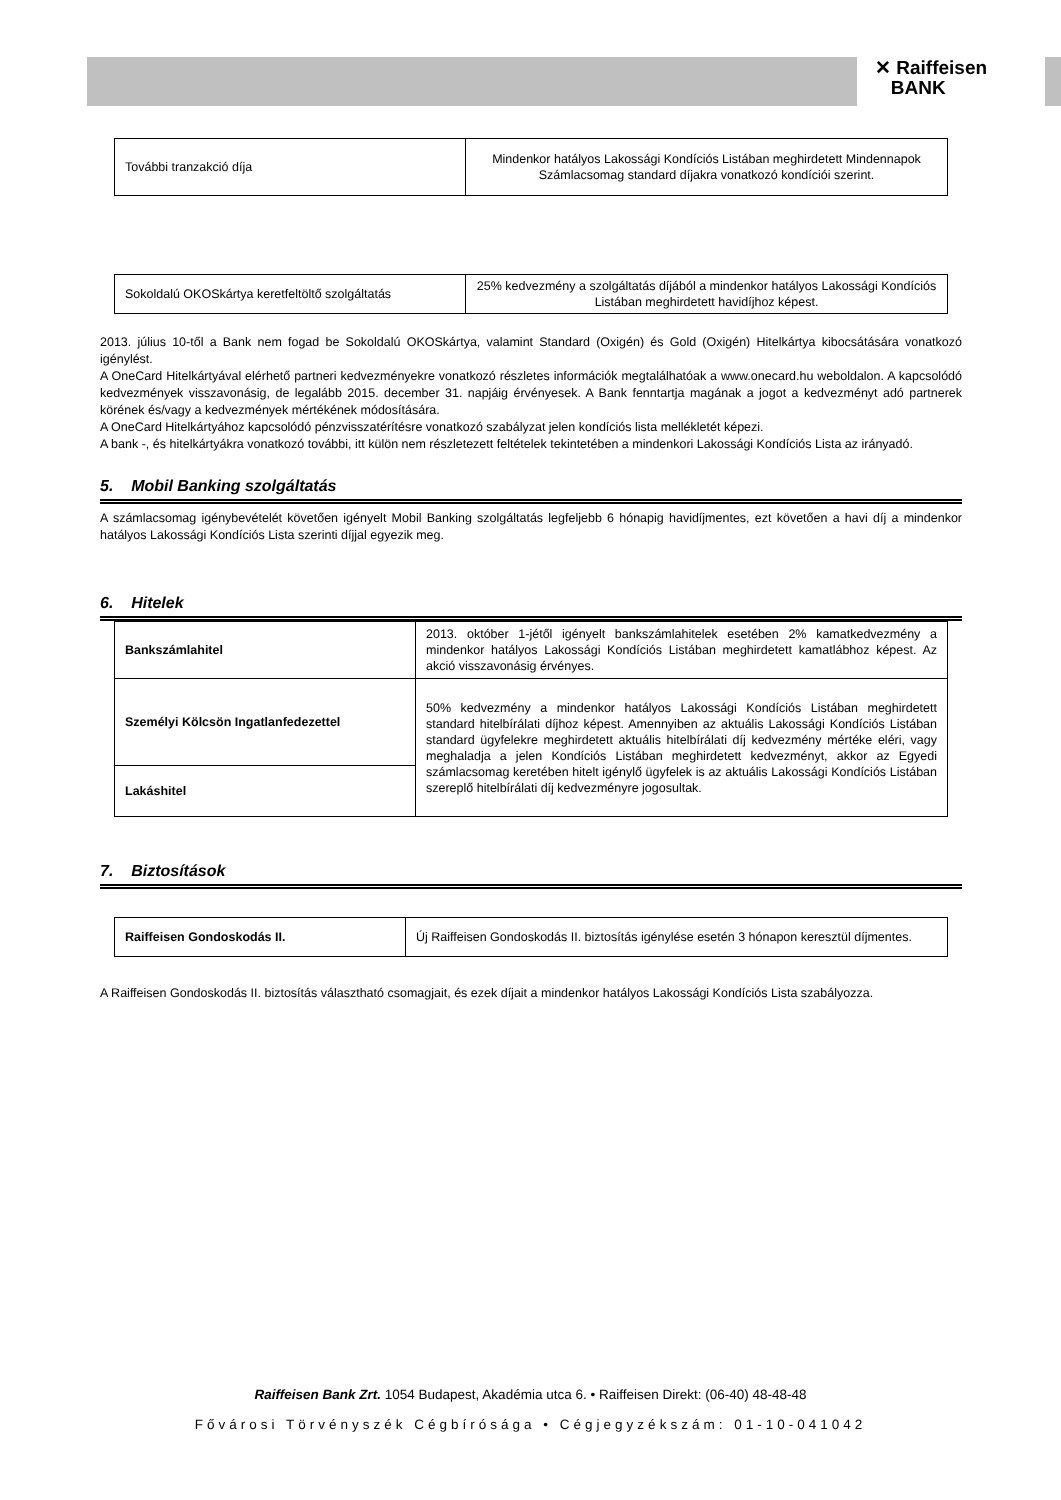✕ Raiffeisen
BANK
| További tranzakció díja | Mindenkor hatályos Lakossági Kondíciós Listában meghirdetett Mindennapok Számlacsomag standard díjakra vonatkozó kondíciói szerint. |
| Sokoldalú OKOSkártya keretfeltöltő szolgáltatás | 25% kedvezmény a szolgáltatás díjából a mindenkor hatályos Lakossági Kondíciós Listában meghirdetett havidíjhoz képest. |
2013. július 10-től a Bank nem fogad be Sokoldalú OKOSkártya, valamint Standard (Oxigén) és Gold (Oxigén) Hitelkártya kibocsátására vonatkozó igénylést.
A OneCard Hitelkártyával elérhető partneri kedvezményekre vonatkozó részletes információk megtalálhatóak a www.onecard.hu weboldalon. A kapcsolódó kedvezmények visszavonásig, de legalább 2015. december 31. napjáig érvényesek. A Bank fenntartja magának a jogot a kedvezményt adó partnerek körének és/vagy a kedvezmények mértékének módosítására.
A OneCard Hitelkártyához kapcsolódó pénzvisszatérítésre vonatkozó szabályzat jelen kondíciós lista mellékletét képezi.
A bank -, és hitelkártyákra vonatkozó további, itt külön nem részletezett feltételek tekintetében a mindenkori Lakossági Kondíciós Lista az irányadó.
5. Mobil Banking szolgáltatás
A számlacsomag igénybevételét követően igényelt Mobil Banking szolgáltatás legfeljebb 6 hónapig havidíjmentes, ezt követően a havi díj a mindenkor hatályos Lakossági Kondíciós Lista szerinti díjjal egyezik meg.
6. Hitelek
| Bankszámlahitel | 2013. október 1-jétől igényelt bankszámlahitelek esetében 2% kamatkedvezmény a mindenkor hatályos Lakossági Kondíciós Listában meghirdetett kamatlábhoz képest. Az akció visszavonásig érvényes. |
| Személyi Kölcsön Ingatlanfedezettel | 50% kedvezmény a mindenkor hatályos Lakossági Kondíciós Listában meghirdetett standard hitelbírálati díjhoz képest. Amennyiben az aktuális Lakossági Kondíciós Listában standard ügyfelekre meghirdetett aktuális hitelbírálati díj kedvezmény mértéke eléri, vagy meghaladja a jelen Kondíciós Listában meghirdetett kedvezményt, akkor az Egyedi számlacsomag keretében hitelt igénylő ügyfelek is az aktuális Lakossági Kondíciós Listában szereplő hitelbírálati díj kedvezményre jogosultak. |
| Lakáshitel | |
7. Biztosítások
| Raiffeisen Gondoskodás II. | Új Raiffeisen Gondoskodás II. biztosítás igénylése esetén 3 hónapon keresztül díjmentes. |
A Raiffeisen Gondoskodás II. biztosítás választható csomagjait, és ezek díjait a mindenkor hatályos Lakossági Kondíciós Lista szabályozza.
Raiffeisen Bank Zrt. 1054 Budapest, Akadémia utca 6. • Raiffeisen Direkt: (06-40) 48-48-48
Fővárosi Törvényszék Cégbírósága • Cégjegyzékszám: 01-10-041042